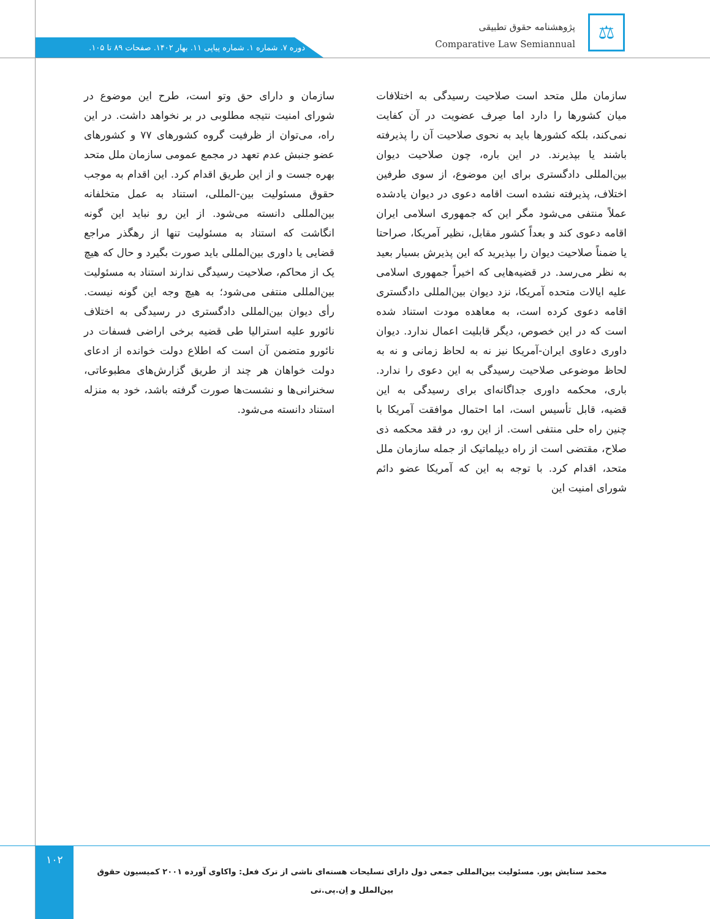⚖
پژوهشنامه حقوق تطبیقی
Comparative Law Semiannual
دوره ۷. شماره ۱. شماره پیاپی ۱۱. بهار ۱۴۰۲. صفحات ۸۹ تا ۱۰۵.
سازمان ملل متحد است صلاحیت رسیدگی به اختلافات میان کشورها را دارد اما صِرف عضویت در آن کفایت نمی‌کند، بلکه کشورها باید به نحوی صلاحیت آن را پذیرفته باشند یا بپذیرند. در این باره، چون صلاحیت دیوان بین‌المللی دادگستری برای این موضوع، از سوی طرفین اختلاف، پذیرفته نشده است اقامه دعوی در دیوان یادشده عملاً منتفی می‌شود مگر این که جمهوری اسلامی ایران اقامه دعوی کند و بعداً کشور مقابل، نظیر آمریکا، صراحتا یا ضمناً صلاحیت دیوان را بپذیرید که این پذیرش بسیار بعید به نظر می‌رسد. در قضیه‌هایی که اخیراً جمهوری اسلامی علیه ایالات متحده آمریکا، نزد دیوان بین‌المللی دادگستری اقامه دعوی کرده است، به معاهده مودت استناد شده است که در این خصوص، دیگر قابلیت اعمال ندارد. دیوان داوری دعاوی ایران-آمریکا نیز نه به لحاظ زمانی و نه به لحاظ موضوعی صلاحیت رسیدگی به این دعوی را ندارد. باری، محکمه داوری جداگانه‌ای برای رسیدگی به این قضیه، قابل تأسیس است، اما احتمال موافقت آمریکا با چنین راه حلی منتفی است. از این رو، در فقد محکمه ذی صلاح، مقتضی است از راه دیپلماتیک از جمله سازمان ملل متحد، اقدام کرد. با توجه به این که آمریکا عضو دائم شورای امنیت این
سازمان و دارای حق وتو است، طرح این موضوع در شورای امنیت نتیجه مطلوبی در بر نخواهد داشت. در این راه، می‌توان از ظرفیت گروه کشورهای ۷۷ و کشورهای عضو جنبش عدم تعهد در مجمع عمومی سازمان ملل متحد بهره جست و از این طریق اقدام کرد. این اقدام به موجب حقوق مسئولیت بین-المللی، استناد به عمل متخلفانه بین‌المللی دانسته می‌شود. از این رو نباید این گونه انگاشت که استناد به مسئولیت تنها از رهگذر مراجع قضایی یا داوری بین‌المللی باید صورت بگیرد و حال که هیچ یک از محاکم، صلاحیت رسیدگی ندارند استناد به مسئولیت بین‌المللی منتفی می‌شود؛ به هیچ وجه این گونه نیست. رأی دیوان بین‌المللی دادگستری در رسیدگی به اختلاف نائورو علیه استرالیا طی قضیه برخی اراضی فسفات در نائورو متضمن آن است که اطلاع دولت خوانده از ادعای دولت خواهان هر چند از طریق گزارش‌های مطبوعاتی، سخنرانی‌ها و نشست‌ها صورت گرفته باشد، خود به منزله استناد دانسته می‌شود.
۱۰۲
محمد ستایش پور. مسئولیت بین‌المللی جمعی دول دارای تسلیحات هسته‌ای ناشی از ترک فعل: واکاوی آورده ۲۰۰۱ کمیسیون حقوق بین‌الملل و اِن.پی.تی